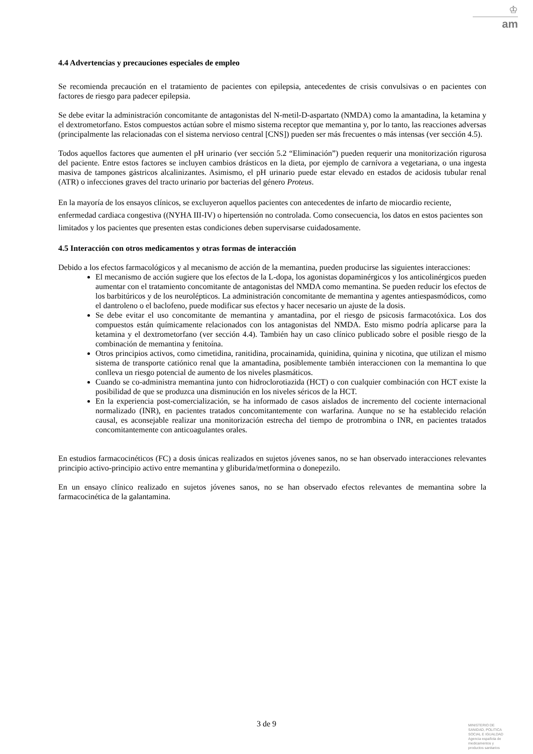♔
am
4.4 Advertencias y precauciones especiales de empleo
Se recomienda precaución en el tratamiento de pacientes con epilepsia, antecedentes de crisis convulsivas o en pacientes con factores de riesgo para padecer epilepsia.
Se debe evitar la administración concomitante de antagonistas del N-metil-D-aspartato (NMDA) como la amantadina, la ketamina y el dextrometorfano. Estos compuestos actúan sobre el mismo sistema receptor que memantina y, por lo tanto, las reacciones adversas (principalmente las relacionadas con el sistema nervioso central [CNS]) pueden ser más frecuentes o más intensas (ver sección 4.5).
Todos aquellos factores que aumenten el pH urinario (ver sección 5.2 “Eliminación”) pueden requerir una monitorización rigurosa del paciente. Entre estos factores se incluyen cambios drásticos en la dieta, por ejemplo de carnívora a vegetariana, o una ingesta masiva de tampones gástricos alcalinizantes. Asimismo, el pH urinario puede estar elevado en estados de acidosis tubular renal (ATR) o infecciones graves del tracto urinario por bacterias del género Proteus.
En la mayoría de los ensayos clínicos, se excluyeron aquellos pacientes con antecedentes de infarto de miocardio reciente, enfermedad cardiaca congestiva ((NYHA III-IV) o hipertensión no controlada. Como consecuencia, los datos en estos pacientes son limitados y los pacientes que presenten estas condiciones deben supervisarse cuidadosamente.
4.5 Interacción con otros medicamentos y otras formas de interacción
Debido a los efectos farmacológicos y al mecanismo de acción de la memantina, pueden producirse las siguientes interacciones:
El mecanismo de acción sugiere que los efectos de la L-dopa, los agonistas dopaminérgicos y los anticolinérgicos pueden aumentar con el tratamiento concomitante de antagonistas del NMDA como memantina. Se pueden reducir los efectos de los barbitúricos y de los neurolépticos. La administración concomitante de memantina y agentes antiespasmódicos, como el dantroleno o el baclofeno, puede modificar sus efectos y hacer necesario un ajuste de la dosis.
Se debe evitar el uso concomitante de memantina y amantadina, por el riesgo de psicosis farmacotóxica. Los dos compuestos están químicamente relacionados con los antagonistas del NMDA. Esto mismo podría aplicarse para la ketamina y el dextrometorfano (ver sección 4.4). También hay un caso clínico publicado sobre el posible riesgo de la combinación de memantina y fenitoína.
Otros principios activos, como cimetidina, ranitidina, procainamida, quinidina, quinina y nicotina, que utilizan el mismo sistema de transporte catiónico renal que la amantadina, posiblemente también interaccionen con la memantina lo que conlleva un riesgo potencial de aumento de los niveles plasmáticos.
Cuando se co-administra memantina junto con hidroclorotiazida (HCT) o con cualquier combinación con HCT existe la posibilidad de que se produzca una disminución en los niveles séricos de la HCT.
En la experiencia post-comercialización, se ha informado de casos aislados de incremento del cociente internacional normalizado (INR), en pacientes tratados concomitantemente con warfarina. Aunque no se ha establecido relación causal, es aconsejable realizar una monitorización estrecha del tiempo de protrombina o INR, en pacientes tratados concomitantemente con anticoagulantes orales.
En estudios farmacocinéticos (FC) a dosis únicas realizados en sujetos jóvenes sanos, no se han observado interacciones relevantes principio activo-principio activo entre memantina y gliburida/metformina o donepezilo.
En un ensayo clínico realizado en sujetos jóvenes sanos, no se han observado efectos relevantes de memantina sobre la farmacocinética de la galantamina.
3 de 9
MINISTERIO DE
SANIDAD, POLITICA
SOCIAL E IGUALDAD
Agencia española de
medicamentos y
productos sanitarios